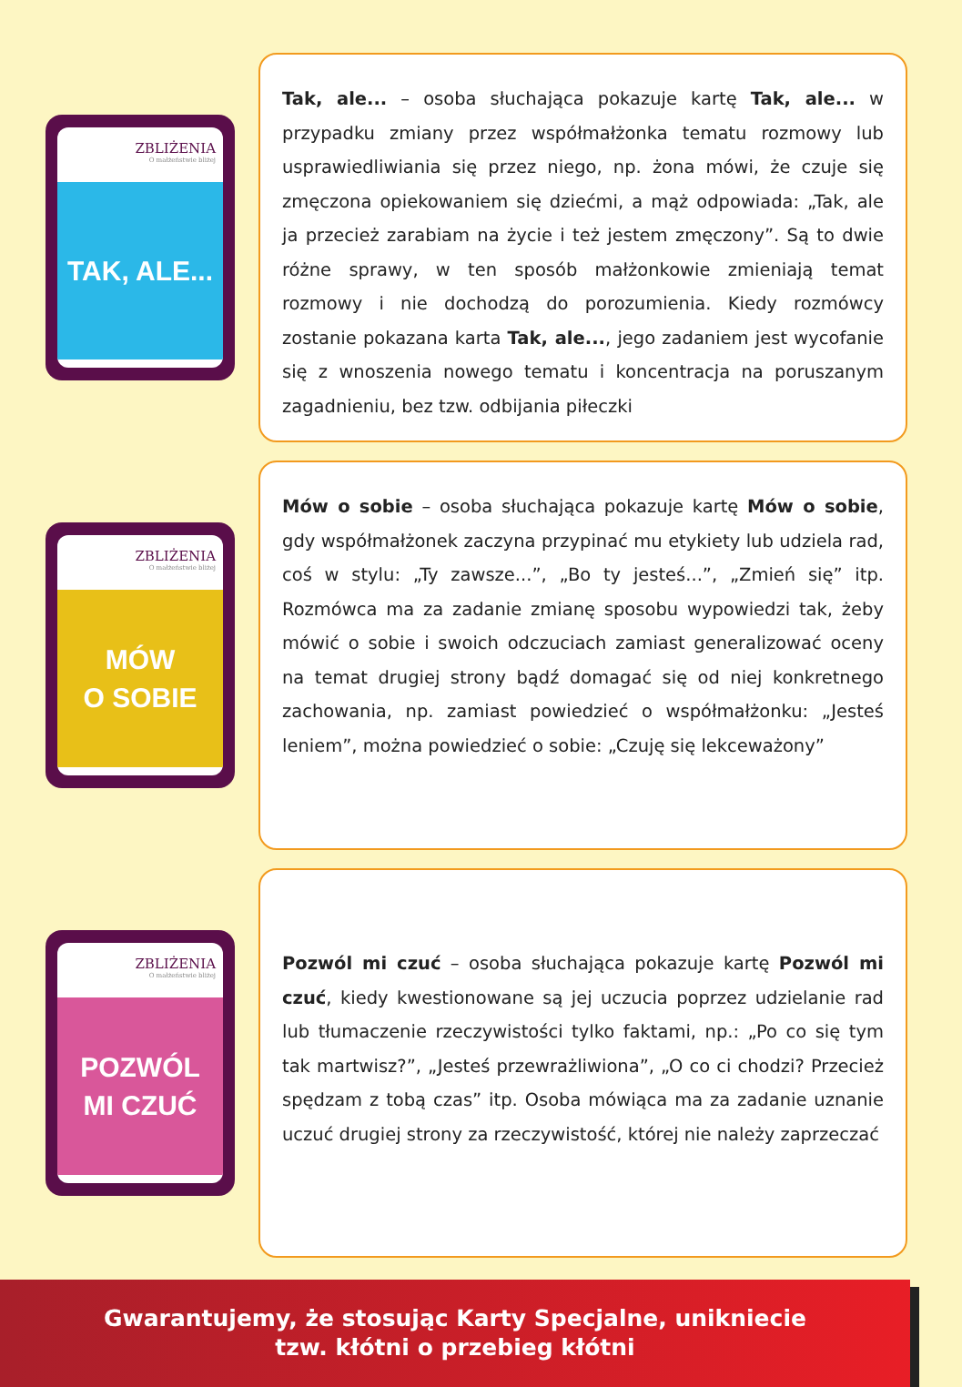ZBLIŻENIA
O małżeństwie bliżej
TAK, ALE...
Tak, ale... – osoba słuchająca pokazuje kartę Tak, ale... w przypadku zmiany przez współmałżonka tematu rozmowy lub usprawiedliwiania się przez niego, np. żona mówi, że czuje się zmęczona opiekowaniem się dziećmi, a mąż odpowiada: „Tak, ale ja przecież zarabiam na życie i też jestem zmęczony”. Są to dwie różne sprawy, w ten sposób małżonkowie zmieniają temat rozmowy i nie dochodzą do porozumienia. Kiedy rozmówcy zostanie pokazana karta Tak, ale..., jego zadaniem jest wycofanie się z wnoszenia nowego tematu i koncentracja na poruszanym zagadnieniu, bez tzw. odbijania piłeczki
ZBLIŻENIA
O małżeństwie bliżej
MÓW
O SOBIE
Mów o sobie – osoba słuchająca pokazuje kartę Mów o sobie, gdy współmałżonek zaczyna przypinać mu etykiety lub udziela rad, coś w stylu: „Ty zawsze...”, „Bo ty jesteś...”, „Zmień się” itp. Rozmówca ma za zadanie zmianę sposobu wypowiedzi tak, żeby mówić o sobie i swoich odczuciach zamiast generalizować oceny na temat drugiej strony bądź domagać się od niej konkretnego zachowania, np. zamiast powiedzieć o współmałżonku: „Jesteś leniem”, można powiedzieć o sobie: „Czuję się lekceważony”
ZBLIŻENIA
O małżeństwie bliżej
POZWÓL
MI CZUĆ
Pozwól mi czuć – osoba słuchająca pokazuje kartę Pozwól mi czuć, kiedy kwestionowane są jej uczucia poprzez udzielanie rad lub tłumaczenie rzeczywistości tylko faktami, np.: „Po co się tym tak martwisz?”, „Jesteś przewrażliwiona”, „O co ci chodzi? Przecież spędzam z tobą czas” itp. Osoba mówiąca ma za zadanie uznanie uczuć drugiej strony za rzeczywistość, której nie należy zaprzeczać
Gwarantujemy, że stosując Karty Specjalne, unikniecie
tzw. kłótni o przebieg kłótni